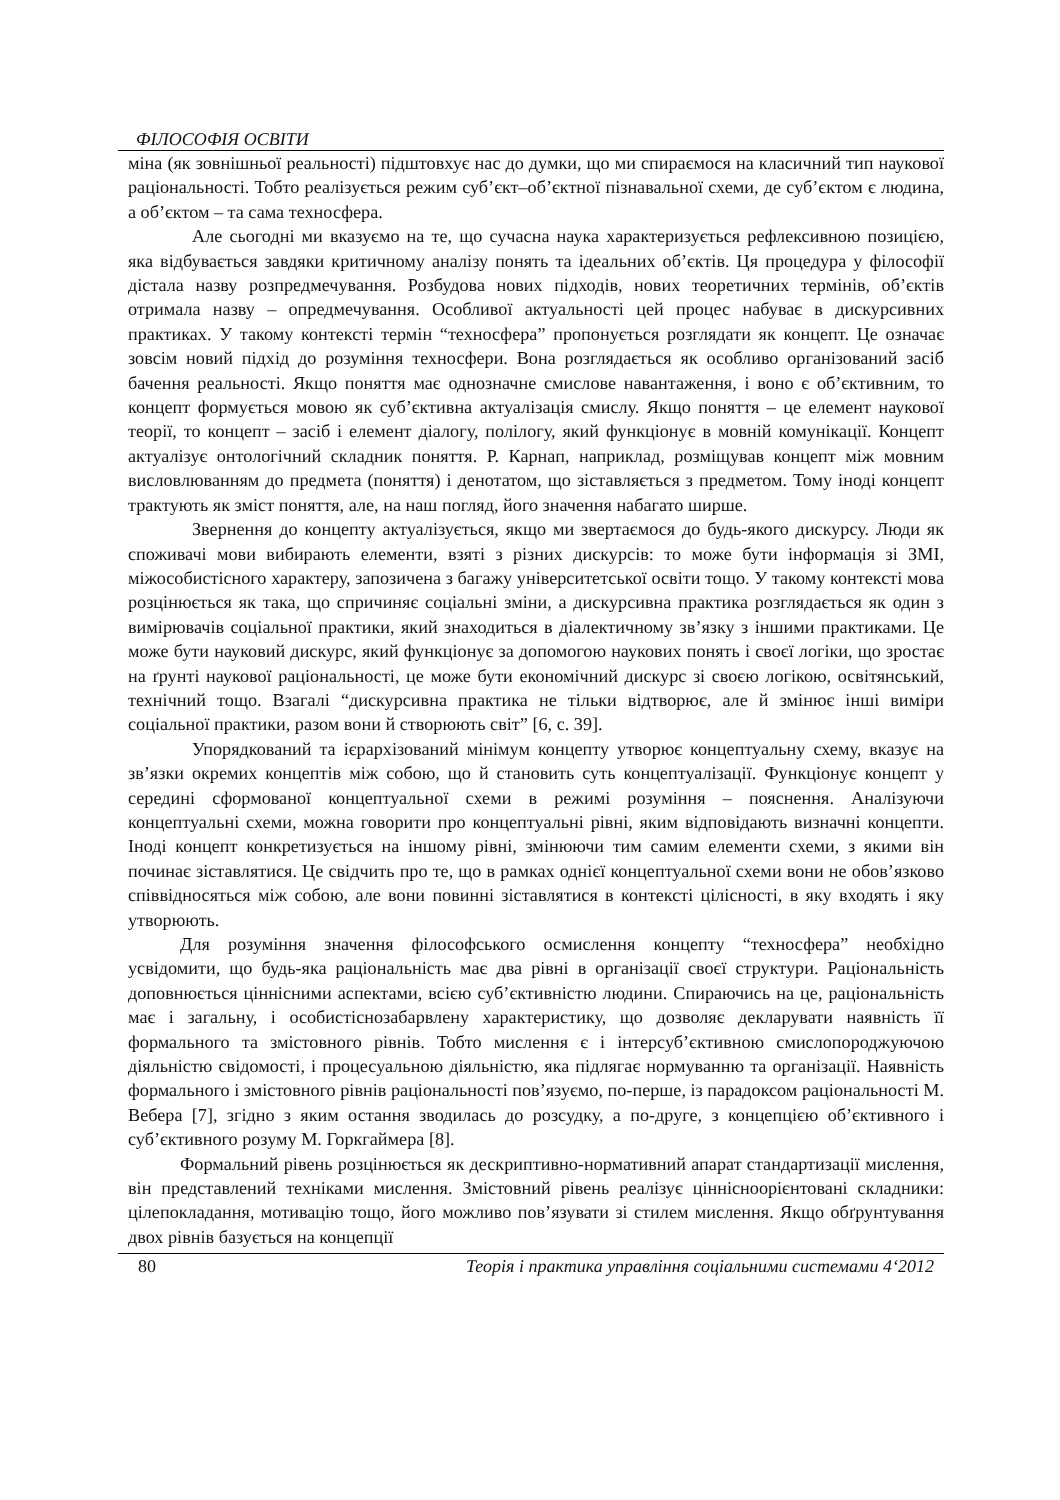ФІЛОСОФІЯ ОСВІТИ
міна (як зовнішньої реальності) підштовхує нас до думки, що ми спираємося на класичний тип наукової раціональності. Тобто реалізується режим суб’єкт–об’єктної пізнавальної схеми, де суб’єктом є людина, а об’єктом – та сама техносфера.
Але сьогодні ми вказуємо на те, що сучасна наука характеризується рефлексивною позицією, яка відбувається завдяки критичному аналізу понять та ідеальних об’єктів. Ця процедура у філософії дістала назву розпредмечування. Розбудова нових підходів, нових теоретичних термінів, об’єктів отримала назву – опредмечування. Особливої актуальності цей процес набуває в дискурсивних практиках. У такому контексті термін “техносфера” пропонується розглядати як концепт. Це означає зовсім новий підхід до розуміння техносфери. Вона розглядається як особливо організований засіб бачення реальності. Якщо поняття має однозначне смислове навантаження, і воно є об’єктивним, то концепт формується мовою як суб’єктивна актуалізація смислу. Якщо поняття – це елемент наукової теорії, то концепт – засіб і елемент діалогу, полілогу, який функціонує в мовній комунікації. Концепт актуалізує онтологічний складник поняття. Р. Карнап, наприклад, розміщував концепт між мовним висловлюванням до предмета (поняття) і денотатом, що зіставляється з предметом. Тому іноді концепт трактують як зміст поняття, але, на наш погляд, його значення набагато ширше.
Звернення до концепту актуалізується, якщо ми звертаємося до будь-якого дискурсу. Люди як споживачі мови вибирають елементи, взяті з різних дискурсів: то може бути інформація зі ЗМІ, міжособистісного характеру, запозичена з багажу університетської освіти тощо. У такому контексті мова розцінюється як така, що спричиняє соціальні зміни, а дискурсивна практика розглядається як один з вимірювачів соціальної практики, який знаходиться в діалектичному зв’язку з іншими практиками. Це може бути науковий дискурс, який функціонує за допомогою наукових понять і своєї логіки, що зростає на ґрунті наукової раціональності, це може бути економічний дискурс зі своєю логікою, освітянський, технічний тощо. Взагалі “дискурсивна практика не тільки відтворює, але й змінює інші виміри соціальної практики, разом вони й створюють світ” [6, с. 39].
Упорядкований та ієрархізований мінімум концепту утворює концептуальну схему, вказує на зв’язки окремих концептів між собою, що й становить суть концептуалізації. Функціонує концепт у середині сформованої концептуальної схеми в режимі розуміння – пояснення. Аналізуючи концептуальні схеми, можна говорити про концептуальні рівні, яким відповідають визначні концепти. Іноді концепт конкретизується на іншому рівні, змінюючи тим самим елементи схеми, з якими він починає зіставлятися. Це свідчить про те, що в рамках однієї концептуальної схеми вони не обов’язково співвідносяться між собою, але вони повинні зіставлятися в контексті цілісності, в яку входять і яку утворюють.
Для розуміння значення філософського осмислення концепту “техносфера” необхідно усвідомити, що будь-яка раціональність має два рівні в організації своєї структури. Раціональність доповнюється ціннісними аспектами, всією суб’єктивністю людини. Спираючись на це, раціональність має і загальну, і особистіснозабарвлену характеристику, що дозволяє декларувати наявність її формального та змістовного рівнів. Тобто мислення є і інтерсуб’єктивною смислопороджуючою діяльністю свідомості, і процесуальною діяльністю, яка підлягає нормуванню та організації. Наявність формального і змістовного рівнів раціональності пов’язуємо, по-перше, із парадоксом раціональності М. Вебера [7], згідно з яким остання зводилась до розсудку, а по-друге, з концепцією об’єктивного і суб’єктивного розуму М. Горкгаймера [8].
Формальний рівень розцінюється як дескриптивно-нормативний апарат стандартизації мислення, він представлений техніками мислення. Змістовний рівень реалізує ціннісноорієнтовані складники: цілепокладання, мотивацію тощо, його можливо пов’язувати зі стилем мислення. Якщо обґрунтування двох рівнів базується на концепції
80 Теорія і практика управління соціальними системами 4‘2012